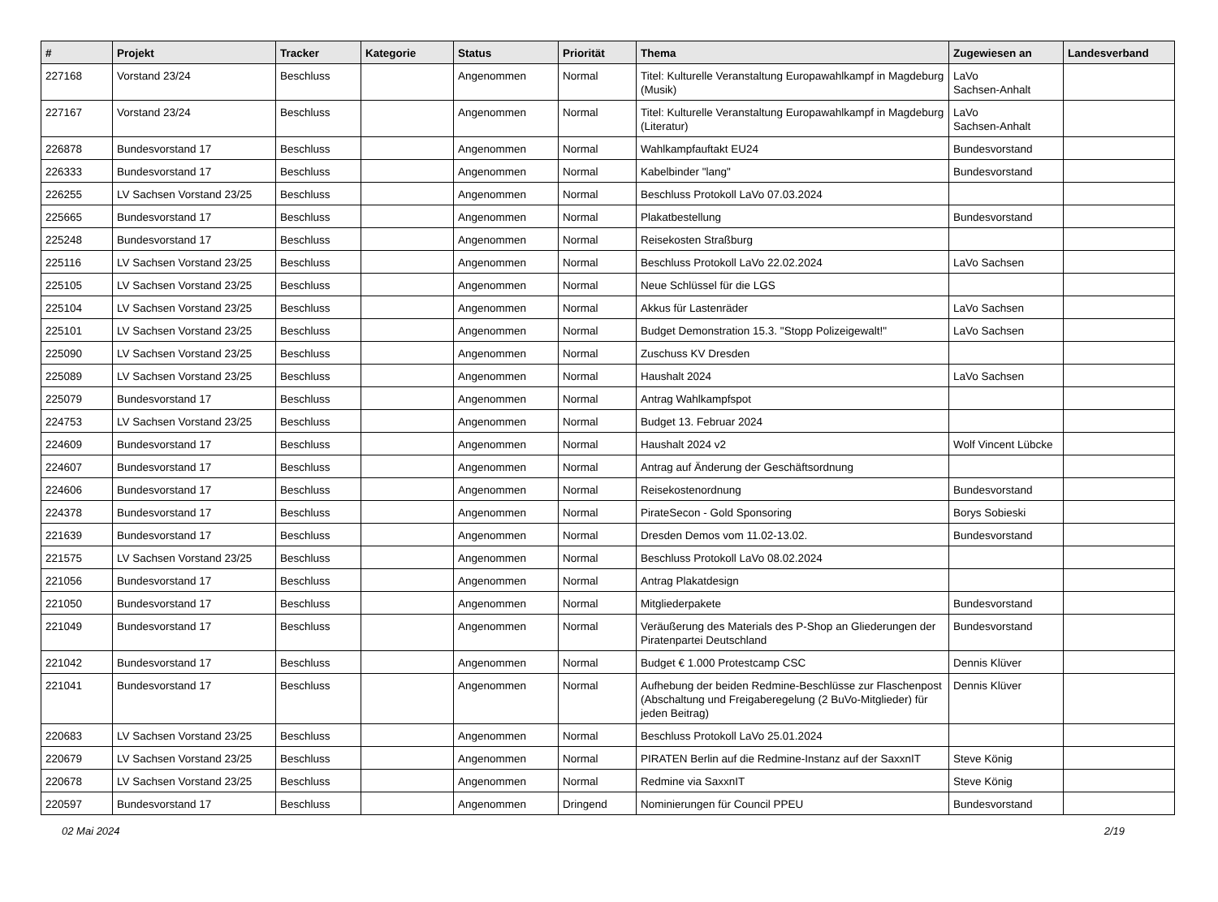| # | Projekt | Tracker | Kategorie | Status | Priorität | Thema | Zugewiesen an | Landesverband |
| --- | --- | --- | --- | --- | --- | --- | --- | --- |
| 227168 | Vorstand 23/24 | Beschluss | | Angenommen | Normal | Titel: Kulturelle Veranstaltung Europawahlkampf in Magdeburg (Musik) | LaVo Sachsen-Anhalt | |
| 227167 | Vorstand 23/24 | Beschluss | | Angenommen | Normal | Titel: Kulturelle Veranstaltung Europawahlkampf in Magdeburg (Literatur) | LaVo Sachsen-Anhalt | |
| 226878 | Bundesvorstand 17 | Beschluss | | Angenommen | Normal | Wahlkampfauftakt EU24 | Bundesvorstand | |
| 226333 | Bundesvorstand 17 | Beschluss | | Angenommen | Normal | Kabelbinder "lang" | Bundesvorstand | |
| 226255 | LV Sachsen Vorstand 23/25 | Beschluss | | Angenommen | Normal | Beschluss Protokoll LaVo 07.03.2024 | | |
| 225665 | Bundesvorstand 17 | Beschluss | | Angenommen | Normal | Plakatbestellung | Bundesvorstand | |
| 225248 | Bundesvorstand 17 | Beschluss | | Angenommen | Normal | Reisekosten Straßburg | | |
| 225116 | LV Sachsen Vorstand 23/25 | Beschluss | | Angenommen | Normal | Beschluss Protokoll LaVo 22.02.2024 | LaVo Sachsen | |
| 225105 | LV Sachsen Vorstand 23/25 | Beschluss | | Angenommen | Normal | Neue Schlüssel für die LGS | | |
| 225104 | LV Sachsen Vorstand 23/25 | Beschluss | | Angenommen | Normal | Akkus für Lastenräder | LaVo Sachsen | |
| 225101 | LV Sachsen Vorstand 23/25 | Beschluss | | Angenommen | Normal | Budget Demonstration 15.3. "Stopp Polizeigewalt!" | LaVo Sachsen | |
| 225090 | LV Sachsen Vorstand 23/25 | Beschluss | | Angenommen | Normal | Zuschuss KV Dresden | | |
| 225089 | LV Sachsen Vorstand 23/25 | Beschluss | | Angenommen | Normal | Haushalt 2024 | LaVo Sachsen | |
| 225079 | Bundesvorstand 17 | Beschluss | | Angenommen | Normal | Antrag Wahlkampfspot | | |
| 224753 | LV Sachsen Vorstand 23/25 | Beschluss | | Angenommen | Normal | Budget 13. Februar 2024 | | |
| 224609 | Bundesvorstand 17 | Beschluss | | Angenommen | Normal | Haushalt 2024 v2 | Wolf Vincent Lübcke | |
| 224607 | Bundesvorstand 17 | Beschluss | | Angenommen | Normal | Antrag auf Änderung der Geschäftsordnung | | |
| 224606 | Bundesvorstand 17 | Beschluss | | Angenommen | Normal | Reisekostenordnung | Bundesvorstand | |
| 224378 | Bundesvorstand 17 | Beschluss | | Angenommen | Normal | PirateSecon - Gold Sponsoring | Borys Sobieski | |
| 221639 | Bundesvorstand 17 | Beschluss | | Angenommen | Normal | Dresden Demos vom 11.02-13.02. | Bundesvorstand | |
| 221575 | LV Sachsen Vorstand 23/25 | Beschluss | | Angenommen | Normal | Beschluss Protokoll LaVo 08.02.2024 | | |
| 221056 | Bundesvorstand 17 | Beschluss | | Angenommen | Normal | Antrag Plakatdesign | | |
| 221050 | Bundesvorstand 17 | Beschluss | | Angenommen | Normal | Mitgliederpakete | Bundesvorstand | |
| 221049 | Bundesvorstand 17 | Beschluss | | Angenommen | Normal | Veräußerung des Materials des P-Shop an Gliederungen der Piratenpartei Deutschland | Bundesvorstand | |
| 221042 | Bundesvorstand 17 | Beschluss | | Angenommen | Normal | Budget € 1.000 Protestcamp CSC | Dennis Klüver | |
| 221041 | Bundesvorstand 17 | Beschluss | | Angenommen | Normal | Aufhebung der beiden Redmine-Beschlüsse zur Flaschenpost (Abschaltung und Freigaberegelung (2 BuVo-Mitglieder) für jeden Beitrag) | Dennis Klüver | |
| 220683 | LV Sachsen Vorstand 23/25 | Beschluss | | Angenommen | Normal | Beschluss Protokoll LaVo 25.01.2024 | | |
| 220679 | LV Sachsen Vorstand 23/25 | Beschluss | | Angenommen | Normal | PIRATEN Berlin auf die Redmine-Instanz auf der SaxxnIT | Steve König | |
| 220678 | LV Sachsen Vorstand 23/25 | Beschluss | | Angenommen | Normal | Redmine via SaxxnIT | Steve König | |
| 220597 | Bundesvorstand 17 | Beschluss | | Angenommen | Dringend | Nominierungen für Council PPEU | Bundesvorstand | |
02 Mai 2024 2/19